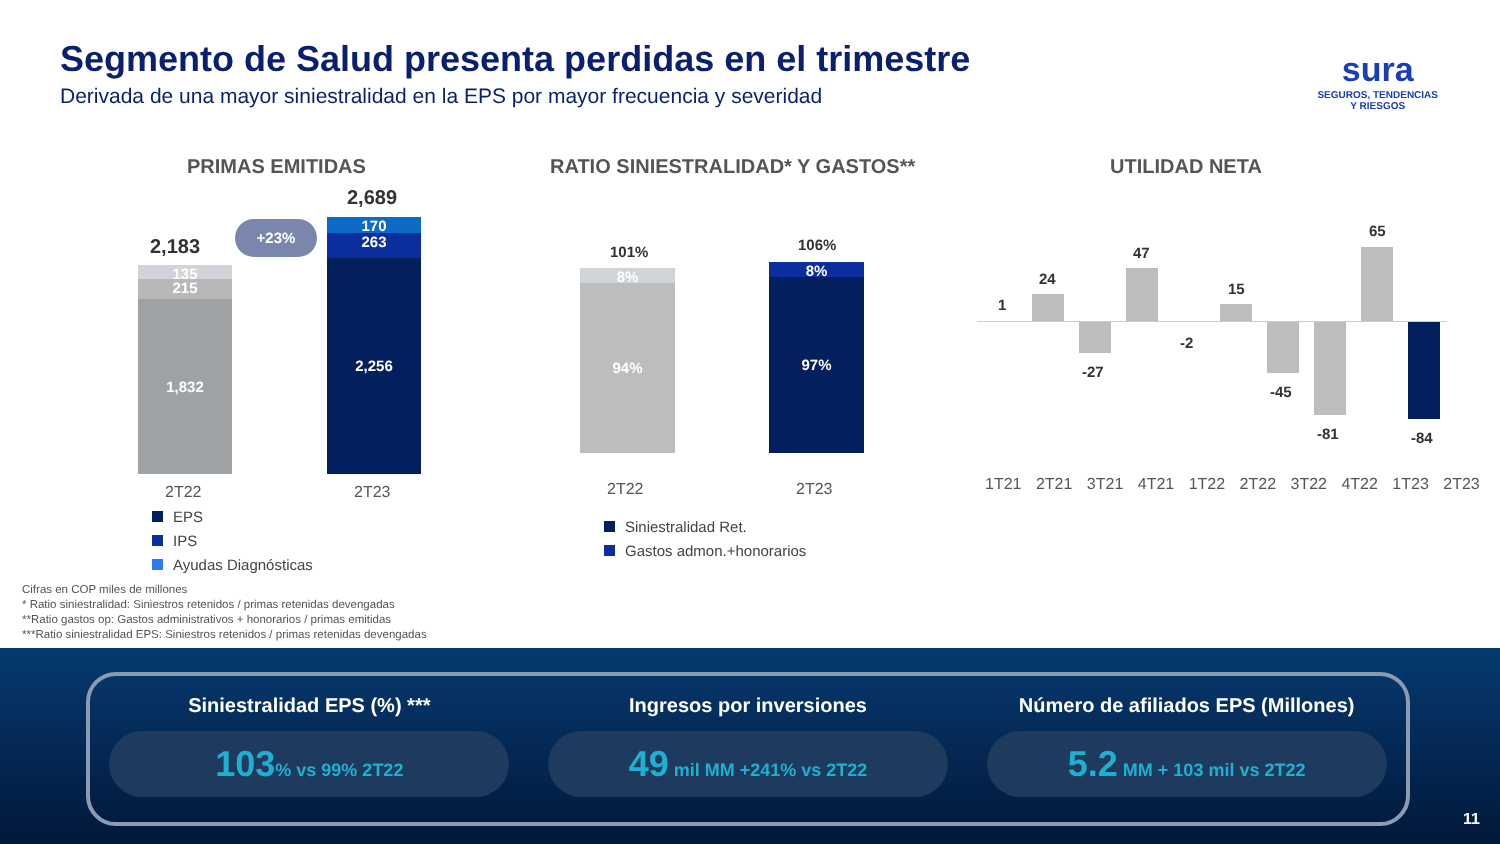Segmento de Salud presenta perdidas en el trimestre
Derivada de una mayor siniestralidad en la EPS por mayor frecuencia y severidad
sura
SEGUROS, TENDENCIAS
Y RIESGOS
PRIMAS EMITIDAS
RATIO SINIESTRALIDAD* Y GASTOS**
UTILIDAD NETA
2,183
2,689
+23%
135
215
1,832
170
263
2,256
2T22 2T23
EPS
IPS
Ayudas Diagnósticas
101% 106%
8%
94%
8%
97%
2T22 2T23
Siniestralidad Ret.
Gastos admon.+honorarios
1T21 2T21 3T21 4T21 1T22 2T22 3T22 4T22 1T23 2T23
1
24
-27
47
-2
15
-45
-81
65
-84
Cifras en COP miles de millones
* Ratio siniestralidad: Siniestros retenidos / primas retenidas devengadas
**Ratio gastos op: Gastos administrativos + honorarios / primas emitidas
***Ratio siniestralidad EPS: Siniestros retenidos / primas retenidas devengadas
Siniestralidad EPS (%) ***
103% vs 99% 2T22
Ingresos por inversiones
49 mil MM +241% vs 2T22
Número de afiliados EPS (Millones)
5.2 MM + 103 mil vs 2T22
11